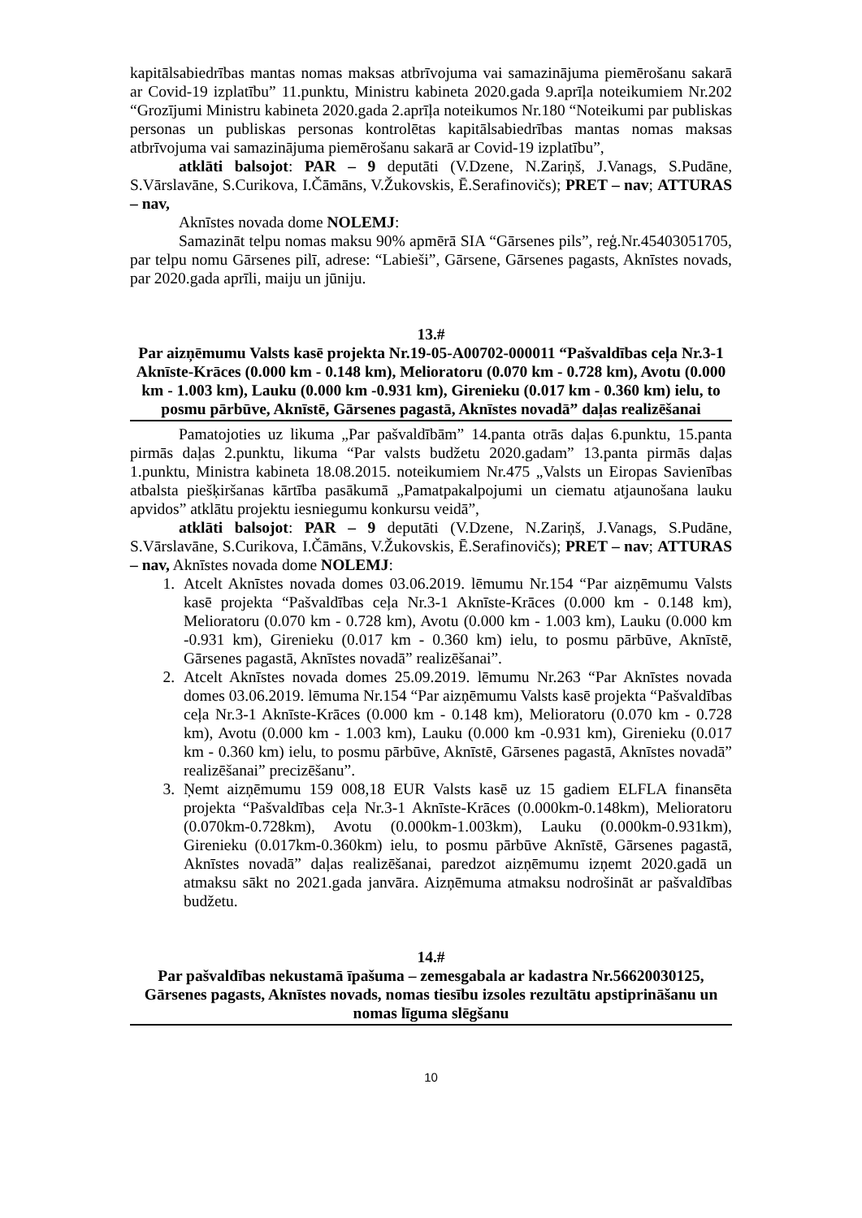kapitālsabiedrības mantas nomas maksas atbrīvojuma vai samazinājuma piemērošanu sakarā ar Covid-19 izplatību” 11.punktu, Ministru kabineta 2020.gada 9.aprīļa noteikumiem Nr.202 “Grozījumi Ministru kabineta 2020.gada 2.aprīļa noteikumos Nr.180 “Noteikumi par publiskas personas un publiskas personas kontrolētas kapitālsabiedrības mantas nomas maksas atbrīvojuma vai samazinājuma piemērošanu sakarā ar Covid-19 izplatību”,
atklāti balsojot: PAR – 9 deputāti (V.Dzene, N.Zariņš, J.Vanags, S.Pudāne, S.Vārslavāne, S.Curikova, I.Čāmāns, V.Žukovskis, Ē.Serafinovičs); PRET – nav; ATTURAS – nav,
Aknīstes novada dome NOLEMJ:
Samazināt telpu nomas maksu 90% apmērā SIA “Gārsenes pils”, reģ.Nr.45403051705, par telpu nomu Gārsenes pilī, adrese: “Labieši”, Gārsene, Gārsenes pagasts, Aknīstes novads, par 2020.gada aprīli, maiju un jūniju.
13.#
Par aizņēmumu Valsts kasē projekta Nr.19-05-A00702-000011 “Pašvaldības ceļa Nr.3-1 Aknīste-Krāces (0.000 km - 0.148 km), Melioratoru (0.070 km - 0.728 km), Avotu (0.000 km - 1.003 km), Lauku (0.000 km -0.931 km), Girenieku (0.017 km - 0.360 km) ielu, to posmu pārbūve, Aknīstē, Gārsenes pagastā, Aknīstes novadā” daļas realizēšanai
Pamatojoties uz likuma „Par pašvaldībām” 14.panta otrās daļas 6.punktu, 15.panta pirmās daļas 2.punktu, likuma “Par valsts budžetu 2020.gadam” 13.panta pirmās daļas 1.punktu, Ministra kabineta 18.08.2015. noteikumiem Nr.475 „Valsts un Eiropas Savienības atbalsta piešķiršanas kārtība pasākumā „Pamatpakalpojumi un ciematu atjaunošana lauku apvidos” atklātu projektu iesniegumu konkursu veidā”,
atklāti balsojot: PAR – 9 deputāti (V.Dzene, N.Zariņš, J.Vanags, S.Pudāne, S.Vārslavāne, S.Curikova, I.Čāmāns, V.Žukovskis, Ē.Serafinovičs); PRET – nav; ATTURAS – nav, Aknīstes novada dome NOLEMJ:
1. Atcelt Aknīstes novada domes 03.06.2019. lēmumu Nr.154 “Par aizņēmumu Valsts kasē projekta “Pašvaldības ceļa Nr.3-1 Aknīste-Krāces (0.000 km - 0.148 km), Melioratoru (0.070 km - 0.728 km), Avotu (0.000 km - 1.003 km), Lauku (0.000 km -0.931 km), Girenieku (0.017 km - 0.360 km) ielu, to posmu pārbūve, Aknīstē, Gārsenes pagastā, Aknīstes novadā” realizēšanai”.
2. Atcelt Aknīstes novada domes 25.09.2019. lēmumu Nr.263 “Par Aknīstes novada domes 03.06.2019. lēmuma Nr.154 “Par aizņēmumu Valsts kasē projekta “Pašvaldības ceļa Nr.3-1 Aknīste-Krāces (0.000 km - 0.148 km), Melioratoru (0.070 km - 0.728 km), Avotu (0.000 km - 1.003 km), Lauku (0.000 km -0.931 km), Girenieku (0.017 km - 0.360 km) ielu, to posmu pārbūve, Aknīstē, Gārsenes pagastā, Aknīstes novadā” realizēšanai” precizēšanu”.
3. Ņemt aizņēmumu 159 008,18 EUR Valsts kasē uz 15 gadiem ELFLA finansēta projekta “Pašvaldības ceļa Nr.3-1 Aknīste-Krāces (0.000km-0.148km), Melioratoru (0.070km-0.728km), Avotu (0.000km-1.003km), Lauku (0.000km-0.931km), Girenieku (0.017km-0.360km) ielu, to posmu pārbūve Aknīstē, Gārsenes pagastā, Aknīstes novadā” daļas realizēšanai, paredzot aizņēmumu izņemt 2020.gadā un atmaksu sākt no 2021.gada janvāra. Aizņēmuma atmaksu nodrošināt ar pašvaldības budžetu.
14.#
Par pašvaldības nekustamā īpašuma – zemesgabala ar kadastra Nr.56620030125, Gārsenes pagasts, Aknīstes novads, nomas tiesību izsoles rezultātu apstiprināšanu un nomas līguma slēgšanu
10